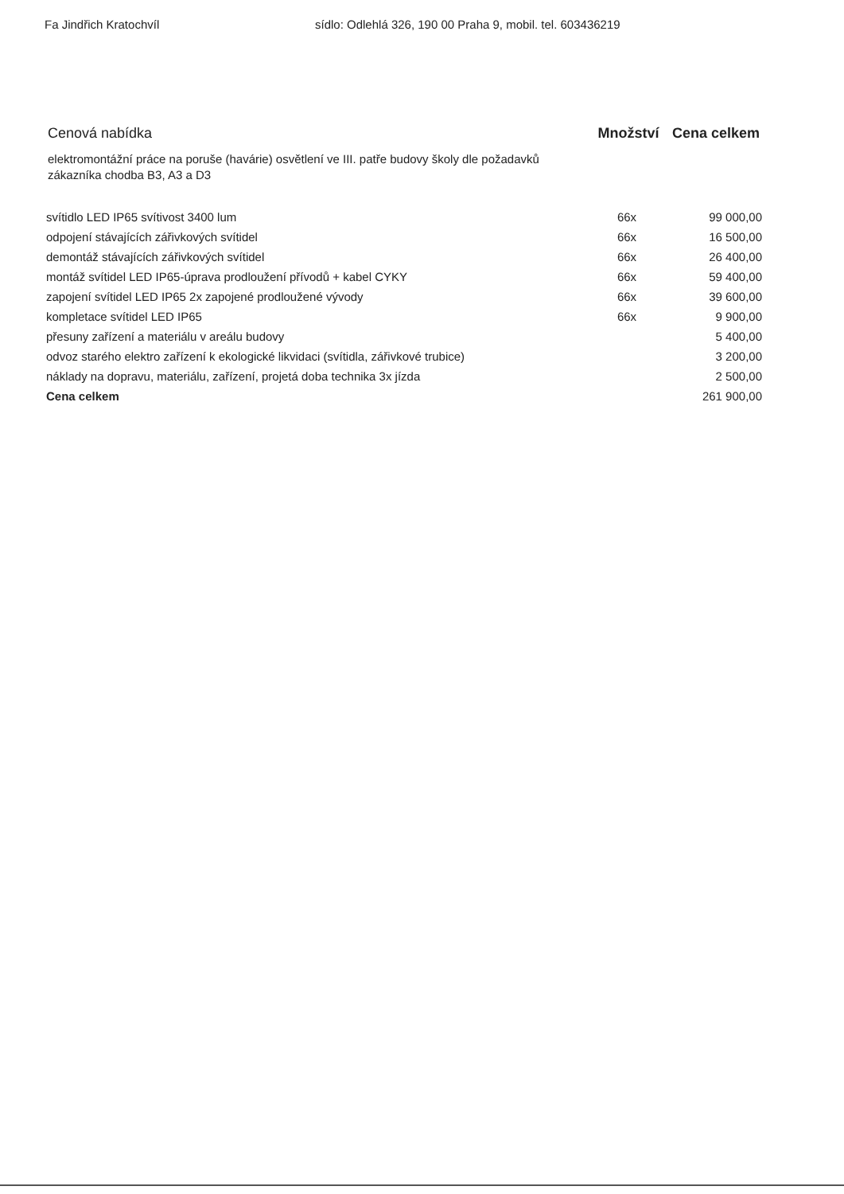Fa Jindřich Kratochvíl sídlo: Odlehlá 326, 190 00 Praha 9, mobil. tel. 603436219
Cenová nabídka Množství Cena celkem
elektromontážní práce na poruše (havárie) osvětlení ve III. patře budovy školy dle požadavků zákazníka chodba B3, A3 a D3
| svítidlo LED IP65 svítivost 3400 lum | 66x | 99 000,00 |
| odpojení stávajících zářivkových svítidel | 66x | 16 500,00 |
| demontáž stávajících zářivkových svítidel | 66x | 26 400,00 |
| montáž svítidel LED IP65-úprava prodloužení přívodů + kabel CYKY | 66x | 59 400,00 |
| zapojení svítidel LED IP65 2x zapojené prodloužené vývody | 66x | 39 600,00 |
| kompletace svítidel LED IP65 | 66x | 9 900,00 |
| přesuny zařízení a materiálu v areálu budovy | | 5 400,00 |
| odvoz starého elektro zařízení k ekologické likvidaci (svítidla, zářivkové trubice) | | 3 200,00 |
| náklady na dopravu, materiálu, zařízení, projetá doba technika 3x jízda | | 2 500,00 |
| Cena celkem | | 261 900,00 |